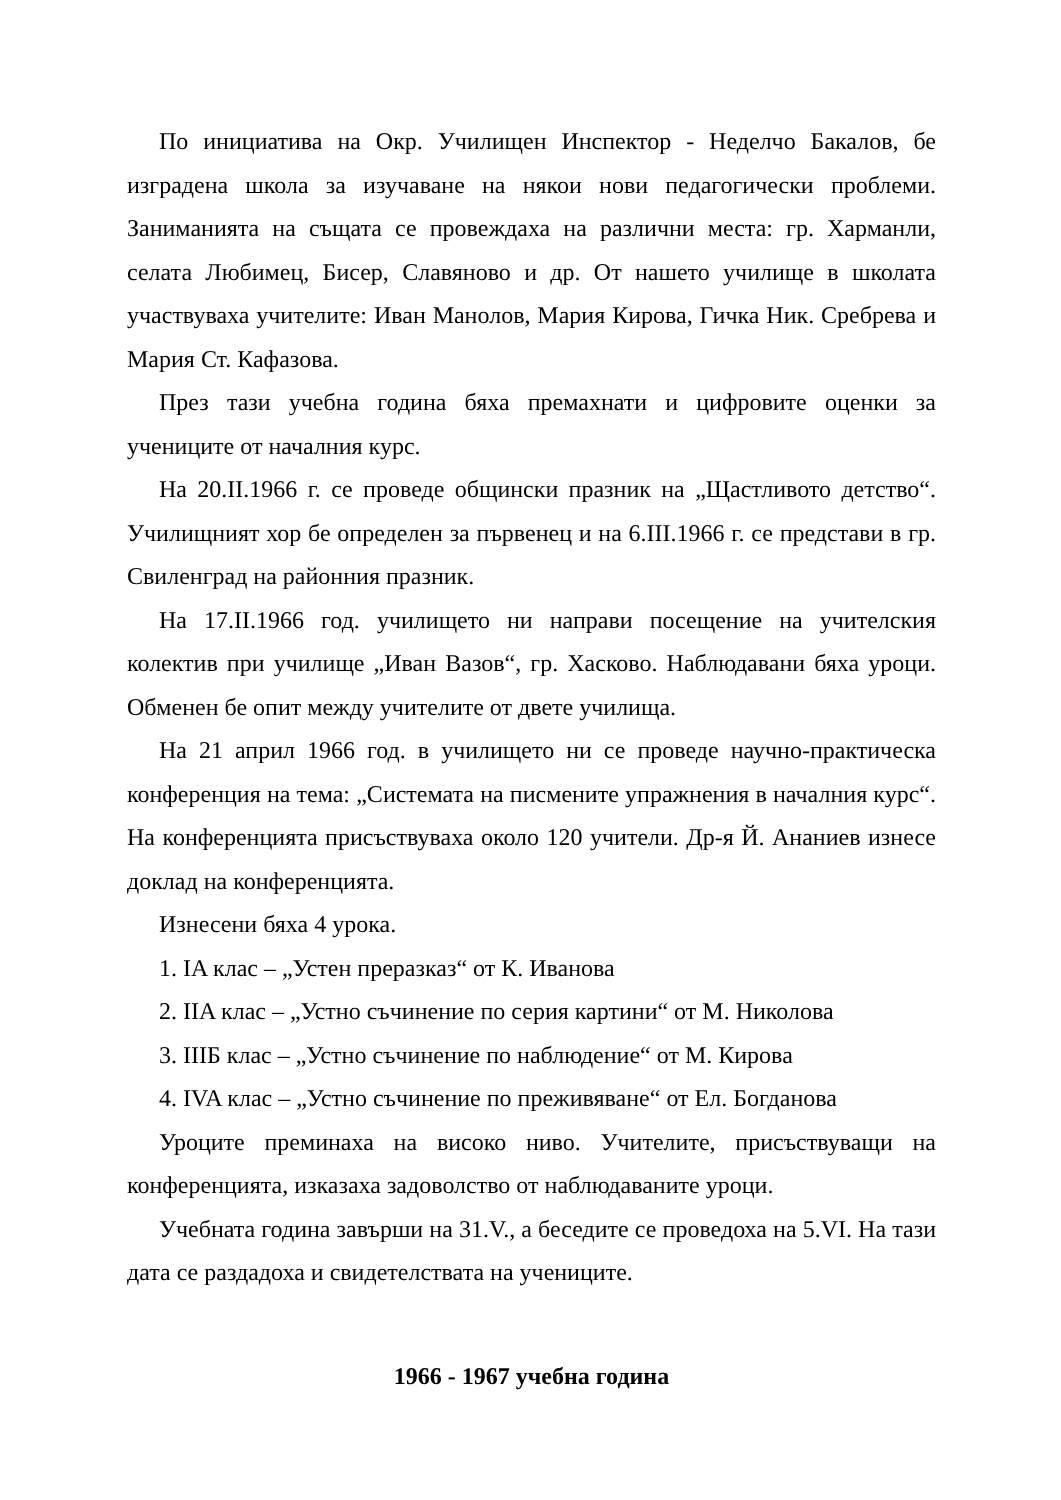По инициатива на Окр. Училищен Инспектор - Неделчо Бакалов, бе изградена школа за изучаване на някои нови педагогически проблеми. Заниманията на същата се провеждаха на различни места: гр. Харманли, селата Любимец, Бисер, Славяново и др. От нашето училище в школата участвуваха учителите: Иван Манолов, Мария Кирова, Гичка Ник. Сребрева и Мария Ст. Кафазова.
През тази учебна година бяха премахнати и цифровите оценки за учениците от началния курс.
На 20.II.1966 г. се проведе общински празник на „Щастливото детство“. Училищният хор бе определен за първенец и на 6.III.1966 г. се представи в гр. Свиленград на районния празник.
На 17.II.1966 год. училището ни направи посещение на учителския колектив при училище „Иван Вазов“, гр. Хасково. Наблюдавани бяха уроци. Обменен бе опит между учителите от двете училища.
На 21 април 1966 год. в училището ни се проведе научно-практическа конференция на тема: „Системата на писмените упражнения в началния курс“. На конференцията присъствуваха около 120 учители. Др-я Й. Ананиев изнесе доклад на конференцията.
Изнесени бяха 4 урока.
1. IA клас – „Устен преразказ“ от К. Иванова
2. IIA клас – „Устно съчинение по серия картини“ от М. Николова
3. IIIБ клас – „Устно съчинение по наблюдение“ от М. Кирова
4. IVA клас – „Устно съчинение по преживяване“ от Ел. Богданова
Уроците преминаха на високо ниво. Учителите, присъствуващи на конференцията, изказаха задоволство от наблюдаваните уроци.
Учебната година завърши на 31.V., а беседите се проведоха на 5.VI. На тази дата се раздадоха и свидетелствата на учениците.
1966 - 1967 учебна година